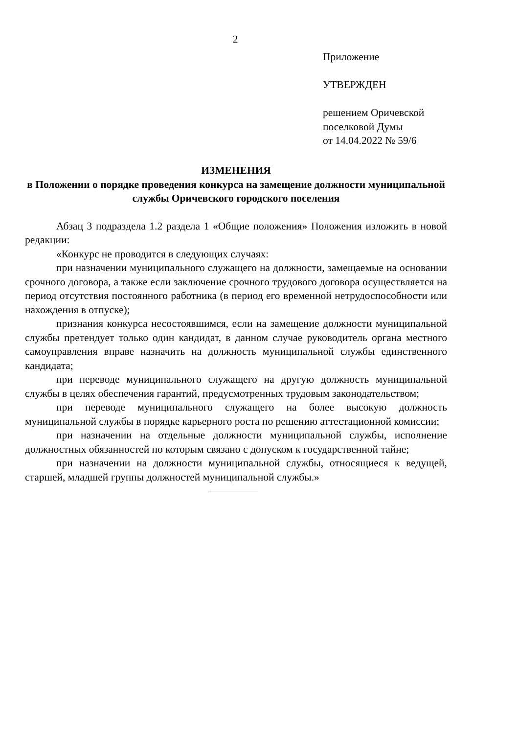2
Приложение
УТВЕРЖДЕН
решением Оричевской
поселковой Думы
от 14.04.2022 № 59/6
ИЗМЕНЕНИЯ
в Положении о порядке проведения конкурса на замещение должности муниципальной службы Оричевского городского поселения
Абзац 3 подраздела 1.2 раздела 1 «Общие положения» Положения изложить в новой редакции:
«Конкурс не проводится в следующих случаях:
при назначении муниципального служащего на должности, замещаемые на основании срочного договора, а также если заключение срочного трудового договора осуществляется на период отсутствия постоянного работника (в период его временной нетрудоспособности или нахождения в отпуске);
признания конкурса несостоявшимся, если на замещение должности муниципальной службы претендует только один кандидат, в данном случае руководитель органа местного самоуправления вправе назначить на должность муниципальной службы единственного кандидата;
при переводе муниципального служащего на другую должность муниципальной службы в целях обеспечения гарантий, предусмотренных трудовым законодательством;
при переводе муниципального служащего на более высокую должность муниципальной службы в порядке карьерного роста по решению аттестационной комиссии;
при назначении на отдельные должности муниципальной службы, исполнение должностных обязанностей по которым связано с допуском к государственной тайне;
при назначении на должности муниципальной службы, относящиеся к ведущей, старшей, младшей группы должностей муниципальной службы.»